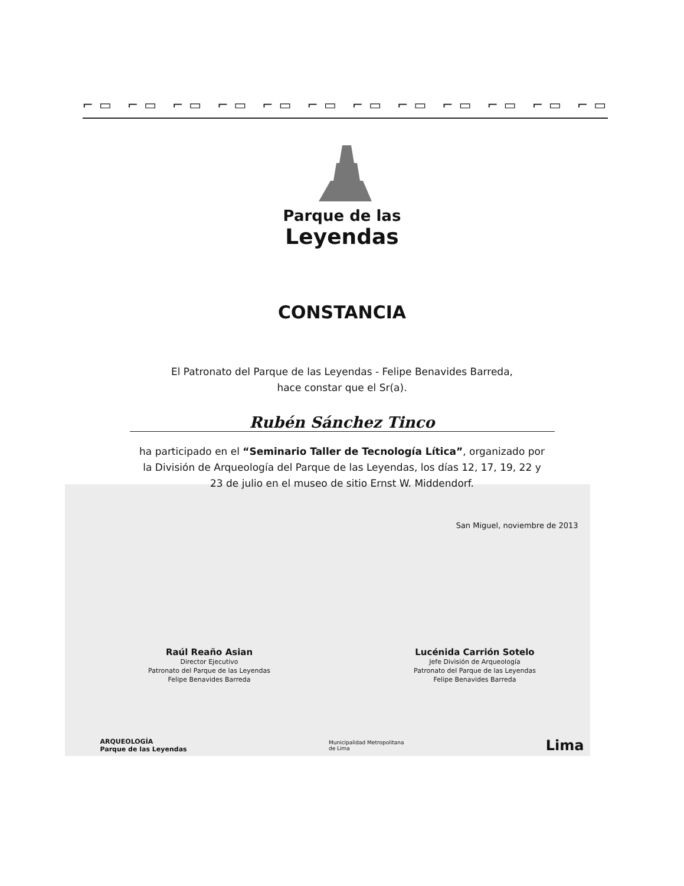⌐▭ ⌐▭ ⌐▭ ⌐▭ ⌐▭ ⌐▭ ⌐▭ ⌐▭ ⌐▭ ⌐▭ ⌐▭ ⌐▭
Parque de las
Leyendas
CONSTANCIA
El Patronato del Parque de las Leyendas - Felipe Benavides Barreda,
hace constar que el Sr(a).
Rubén Sánchez Tinco
ha participado en el “Seminario Taller de Tecnología Lítica”, organizado por
la División de Arqueología del Parque de las Leyendas, los días 12, 17, 19, 22 y
23 de julio en el museo de sitio Ernst W. Middendorf.
San Miguel, noviembre de 2013
Raúl Reaño Asian
Director Ejecutivo
Patronato del Parque de las Leyendas
Felipe Benavides Barreda
Lucénida Carrión Sotelo
Jefe División de Arqueología
Patronato del Parque de las Leyendas
Felipe Benavides Barreda
ARQUEOLOGÍA
Parque de las Leyendas
Municipalidad Metropolitana
de Lima
Lima